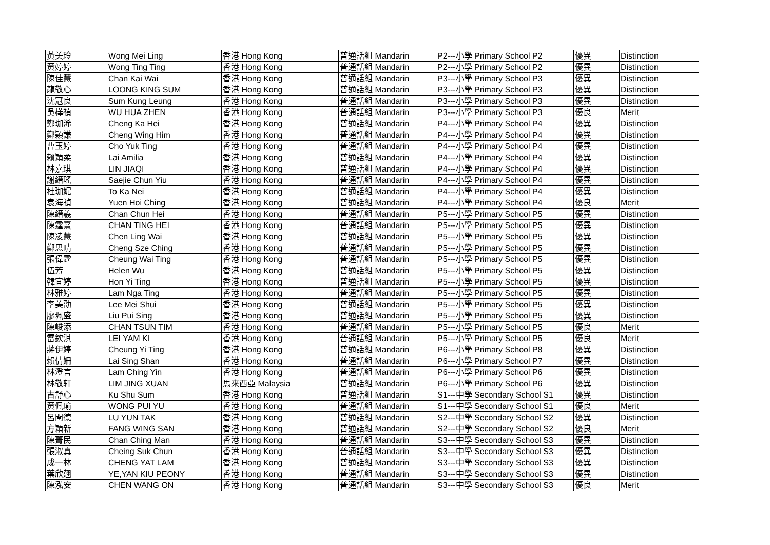| 黃美玲 | Wong Mei Ling | 香港 Hong Kong | 普通話組 Mandarin | P2---小學 Primary School P2 | 優異 | Distinction |
| 黃婷婷 | Wong Ting Ting | 香港 Hong Kong | 普通話組 Mandarin | P2---小學 Primary School P2 | 優異 | Distinction |
| 陳佳慧 | Chan Kai Wai | 香港 Hong Kong | 普通話組 Mandarin | P3---小學 Primary School P3 | 優異 | Distinction |
| 龍敬心 | LOONG KING SUM | 香港 Hong Kong | 普通話組 Mandarin | P3---小學 Primary School P3 | 優異 | Distinction |
| 沈冠良 | Sum Kung Leung | 香港 Hong Kong | 普通話組 Mandarin | P3---小學 Primary School P3 | 優異 | Distinction |
| 吳樺禎 | WU HUA ZHEN | 香港 Hong Kong | 普通話組 Mandarin | P3---小學 Primary School P3 | 優良 | Merit |
| 鄭珈浠 | Cheng Ka Hei | 香港 Hong Kong | 普通話組 Mandarin | P4---小學 Primary School P4 | 優異 | Distinction |
| 鄭穎謙 | Cheng Wing Him | 香港 Hong Kong | 普通話組 Mandarin | P4---小學 Primary School P4 | 優異 | Distinction |
| 曹玉婷 | Cho Yuk Ting | 香港 Hong Kong | 普通話組 Mandarin | P4---小學 Primary School P4 | 優異 | Distinction |
| 賴穎柔 | Lai Amilia | 香港 Hong Kong | 普通話組 Mandarin | P4---小學 Primary School P4 | 優異 | Distinction |
| 林嘉琪 | LIN JIAQI | 香港 Hong Kong | 普通話組 Mandarin | P4---小學 Primary School P4 | 優異 | Distinction |
| 謝縉瑤 | Saejie Chun Yiu | 香港 Hong Kong | 普通話組 Mandarin | P4---小學 Primary School P4 | 優異 | Distinction |
| 杜珈妮 | To Ka Nei | 香港 Hong Kong | 普通話組 Mandarin | P4---小學 Primary School P4 | 優異 | Distinction |
| 袁海禎 | Yuen Hoi Ching | 香港 Hong Kong | 普通話組 Mandarin | P4---小學 Primary School P4 | 優良 | Merit |
| 陳縉羲 | Chan Chun Hei | 香港 Hong Kong | 普通話組 Mandarin | P5---小學 Primary School P5 | 優異 | Distinction |
| 陳霆熹 | CHAN TING HEI | 香港 Hong Kong | 普通話組 Mandarin | P5---小學 Primary School P5 | 優異 | Distinction |
| 陳凌慧 | Chen Ling Wai | 香港 Hong Kong | 普通話組 Mandarin | P5---小學 Primary School P5 | 優異 | Distinction |
| 鄭思晴 | Cheng Sze Ching | 香港 Hong Kong | 普通話組 Mandarin | P5---小學 Primary School P5 | 優異 | Distinction |
| 張偉霆 | Cheung Wai Ting | 香港 Hong Kong | 普通話組 Mandarin | P5---小學 Primary School P5 | 優異 | Distinction |
| 伍芳 | Helen Wu | 香港 Hong Kong | 普通話組 Mandarin | P5---小學 Primary School P5 | 優異 | Distinction |
| 韓宜婷 | Hon Yi Ting | 香港 Hong Kong | 普通話組 Mandarin | P5---小學 Primary School P5 | 優異 | Distinction |
| 林雅婷 | Lam Nga Ting | 香港 Hong Kong | 普通話組 Mandarin | P5---小學 Primary School P5 | 優異 | Distinction |
| 李美劭 | Lee Mei Shui | 香港 Hong Kong | 普通話組 Mandarin | P5---小學 Primary School P5 | 優異 | Distinction |
| 廖珮盛 | Liu Pui Sing | 香港 Hong Kong | 普通話組 Mandarin | P5---小學 Primary School P5 | 優異 | Distinction |
| 陳峻添 | CHAN TSUN TIM | 香港 Hong Kong | 普通話組 Mandarin | P5---小學 Primary School P5 | 優良 | Merit |
| 雷欽淇 | LEI YAM KI | 香港 Hong Kong | 普通話組 Mandarin | P5---小學 Primary School P5 | 優良 | Merit |
| 蔣伊婷 | Cheung Yi Ting | 香港 Hong Kong | 普通話組 Mandarin | P6---小學 Primary School P8 | 優異 | Distinction |
| 賴倩姍 | Lai Sing Shan | 香港 Hong Kong | 普通話組 Mandarin | P6---小學 Primary School P7 | 優異 | Distinction |
| 林澄言 | Lam Ching Yin | 香港 Hong Kong | 普通話組 Mandarin | P6---小學 Primary School P6 | 優異 | Distinction |
| 林敬轩 | LIM JING XUAN | 馬來西亞 Malaysia | 普通話組 Mandarin | P6---小學 Primary School P6 | 優異 | Distinction |
| 古舒心 | Ku Shu Sum | 香港 Hong Kong | 普通話組 Mandarin | S1---中學 Secondary School S1 | 優異 | Distinction |
| 黃佩瑜 | WONG PUI YU | 香港 Hong Kong | 普通話組 Mandarin | S1---中學 Secondary School S1 | 優良 | Merit |
| 呂閏德 | LU YUN TAK | 香港 Hong Kong | 普通話組 Mandarin | S2---中學 Secondary School S2 | 優異 | Distinction |
| 方穎新 | FANG WING SAN | 香港 Hong Kong | 普通話組 Mandarin | S2---中學 Secondary School S2 | 優良 | Merit |
| 陳菁民 | Chan Ching Man | 香港 Hong Kong | 普通話組 Mandarin | S3---中學 Secondary School S3 | 優異 | Distinction |
| 張淑真 | Cheing Suk Chun | 香港 Hong Kong | 普通話組 Mandarin | S3---中學 Secondary School S3 | 優異 | Distinction |
| 成一林 | CHENG YAT LAM | 香港 Hong Kong | 普通話組 Mandarin | S3---中學 Secondary School S3 | 優異 | Distinction |
| 葉欣翹 | YE,YAN KIU PEONY | 香港 Hong Kong | 普通話組 Mandarin | S3---中學 Secondary School S3 | 優異 | Distinction |
| 陳泓安 | CHEN WANG ON | 香港 Hong Kong | 普通話組 Mandarin | S3---中學 Secondary School S3 | 優良 | Merit |